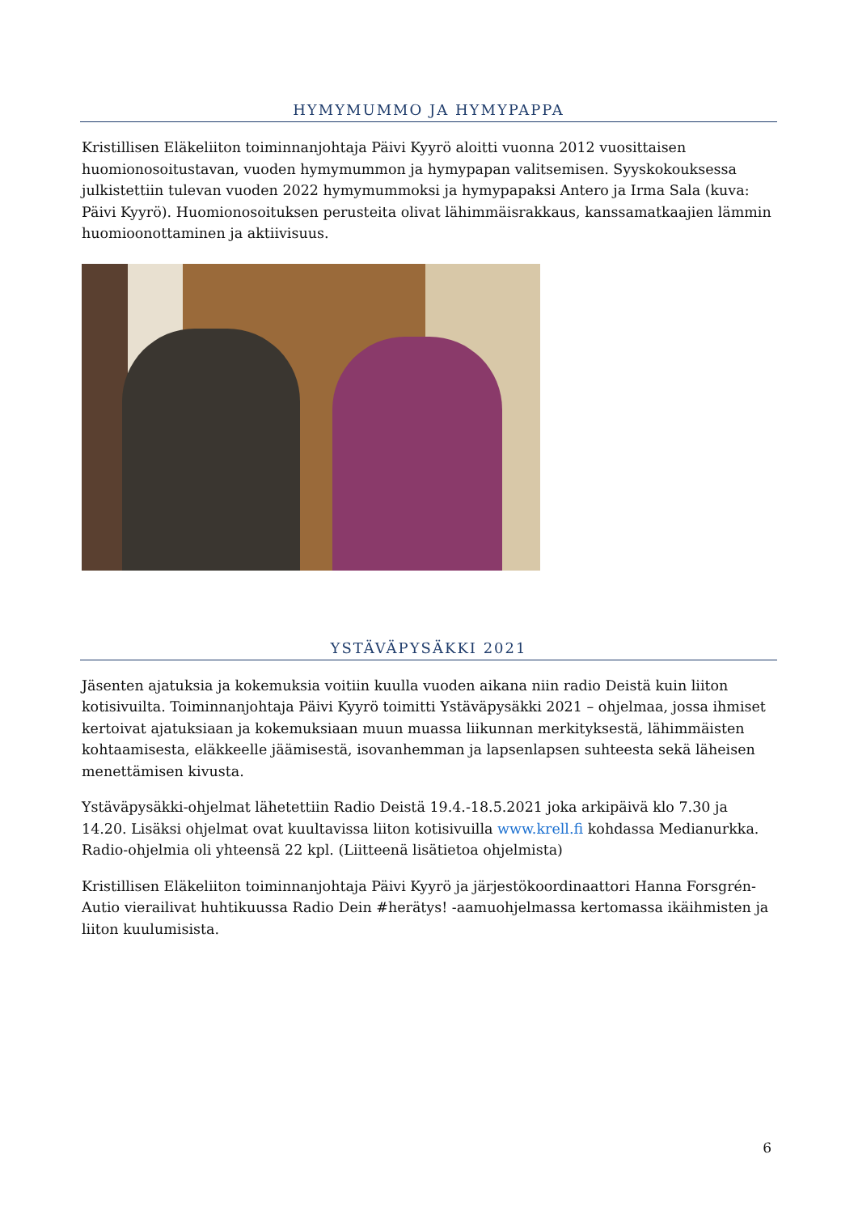HYMYMUMMO JA HYMYPAPPA
Kristillisen Eläkeliiton toiminnanjohtaja Päivi Kyyrö aloitti vuonna 2012 vuosittaisen huomionosoitustavan, vuoden hymymummon ja hymypapan valitsemisen. Syyskokouksessa julkistettiin tulevan vuoden 2022 hymymummoksi ja hymypapaksi Antero ja Irma Sala (kuva: Päivi Kyyrö). Huomionosoituksen perusteita olivat lähimmäisrakkaus, kanssamatkaajien lämmin huomioonottaminen ja aktiivisuus.
YSTÄVÄPYSÄKKI 2021
Jäsenten ajatuksia ja kokemuksia voitiin kuulla vuoden aikana niin radio Deistä kuin liiton kotisivuilta. Toiminnanjohtaja Päivi Kyyrö toimitti Ystäväpysäkki 2021 – ohjelmaa, jossa ihmiset kertoivat ajatuksiaan ja kokemuksiaan muun muassa liikunnan merkityksestä, lähimmäisten kohtaamisesta, eläkkeelle jäämisestä, isovanhemman ja lapsenlapsen suhteesta sekä läheisen menettämisen kivusta.
Ystäväpysäkki-ohjelmat lähetettiin Radio Deistä 19.4.-18.5.2021 joka arkipäivä klo 7.30 ja 14.20. Lisäksi ohjelmat ovat kuultavissa liiton kotisivuilla www.krell.fi kohdassa Medianurkka. Radio-ohjelmia oli yhteensä 22 kpl. (Liitteenä lisätietoa ohjelmista)
Kristillisen Eläkeliiton toiminnanjohtaja Päivi Kyyrö ja järjestökoordinaattori Hanna Forsgrén-Autio vierailivat huhtikuussa Radio Dein #herätys! -aamuohjelmassa kertomassa ikäihmisten ja liiton kuulumisista.
6